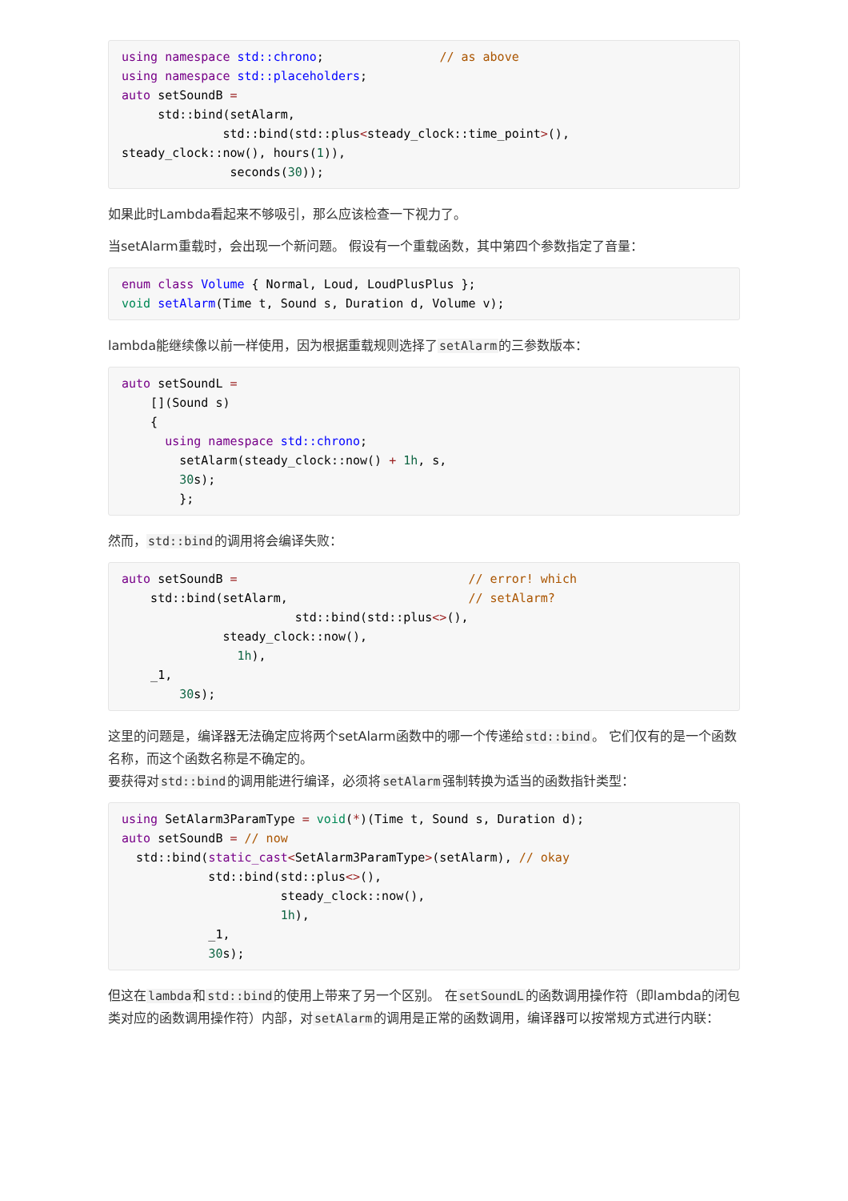using namespace std::chrono;                // as above
using namespace std::placeholders;
auto setSoundB =
     std::bind(setAlarm,
              std::bind(std::plus<steady_clock::time_point>(),
steady_clock::now(), hours(1)),
               seconds(30));
如果此时Lambda看起来不够吸引，那么应该检查一下视力了。
当setAlarm重载时，会出现一个新问题。 假设有一个重载函数，其中第四个参数指定了音量：
enum class Volume { Normal, Loud, LoudPlusPlus };
void setAlarm(Time t, Sound s, Duration d, Volume v);
lambda能继续像以前一样使用，因为根据重载规则选择了setAlarm的三参数版本：
auto setSoundL =
    [](Sound s)
    {
      using namespace std::chrono;
        setAlarm(steady_clock::now() + 1h, s,
        30s);
        };
然而，std::bind的调用将会编译失败：
auto setSoundB =                                // error! which
    std::bind(setAlarm,                         // setAlarm?
                        std::bind(std::plus<>(),
              steady_clock::now(),
                1h),
    _1,
        30s);
这里的问题是，编译器无法确定应将两个setAlarm函数中的哪一个传递给std::bind。 它们仅有的是一个函数名称，而这个函数名称是不确定的。
要获得对std::bind的调用能进行编译，必须将setAlarm强制转换为适当的函数指针类型：
using SetAlarm3ParamType = void(*)(Time t, Sound s, Duration d);
auto setSoundB = // now
  std::bind(static_cast<SetAlarm3ParamType>(setAlarm), // okay
            std::bind(std::plus<>(),
                      steady_clock::now(),
                      1h),
            _1,
            30s);
但这在lambda和std::bind的使用上带来了另一个区别。 在setSoundL的函数调用操作符（即lambda的闭包类对应的函数调用操作符）内部，对setAlarm的调用是正常的函数调用，编译器可以按常规方式进行内联：